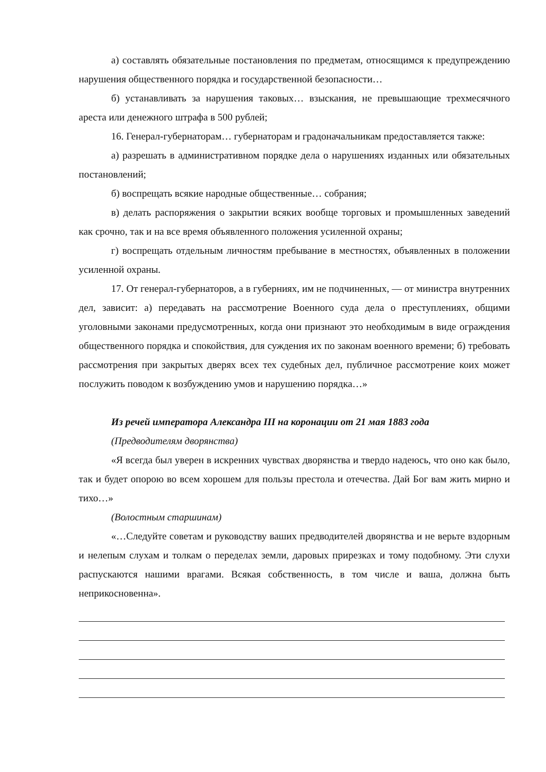а) составлять обязательные постановления по предметам, относящимся к предупреждению нарушения общественного порядка и государственной безопасности…
б) устанавливать за нарушения таковых… взыскания, не превышающие трехмесячного ареста или денежного штрафа в 500 рублей;
16. Генерал-губернаторам… губернаторам и градоначальникам предоставляется также:
а) разрешать в административном порядке дела о нарушениях изданных или обязательных постановлений;
б) воспрещать всякие народные общественные… собрания;
в) делать распоряжения о закрытии всяких вообще торговых и промышленных заведений как срочно, так и на все время объявленного положения усиленной охраны;
г) воспрещать отдельным личностям пребывание в местностях, объявленных в положении усиленной охраны.
17. От генерал-губернаторов, а в губерниях, им не подчиненных, — от министра внутренних дел, зависит: а) передавать на рассмотрение Военного суда дела о преступлениях, общими уголовными законами предусмотренных, когда они признают это необходимым в виде ограждения общественного порядка и спокойствия, для суждения их по законам военного времени; б) требовать рассмотрения при закрытых дверях всех тех судебных дел, публичное рассмотрение коих может послужить поводом к возбуждению умов и нарушению порядка…»
Из речей императора Александра III на коронации от 21 мая 1883 года
(Предводителям дворянства)
«Я всегда был уверен в искренних чувствах дворянства и твердо надеюсь, что оно как было, так и будет опорою во всем хорошем для пользы престола и отечества. Дай Бог вам жить мирно и тихо…»
(Волостным старшинам)
«…Следуйте советам и руководству ваших предводителей дворянства и не верьте вздорным и нелепым слухам и толкам о переделах земли, даровых прирезках и тому подобному. Эти слухи распускаются нашими врагами. Всякая собственность, в том числе и ваша, должна быть неприкосновенна».